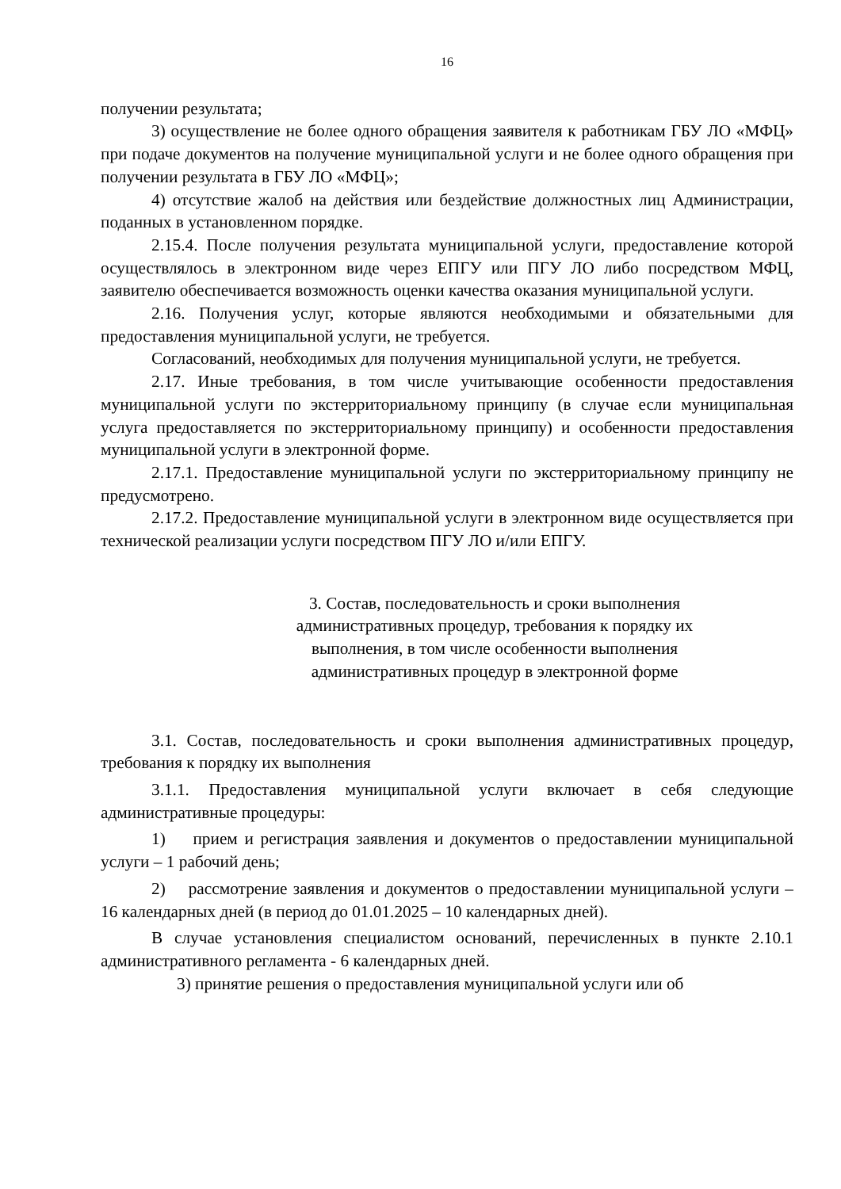16
получении результата;
3) осуществление не более одного обращения заявителя к работникам ГБУ ЛО «МФЦ» при подаче документов на получение муниципальной услуги и не более одного обращения при получении результата в ГБУ ЛО «МФЦ»;
4) отсутствие жалоб на действия или бездействие должностных лиц Администрации, поданных в установленном порядке.
2.15.4. После получения результата муниципальной услуги, предоставление которой осуществлялось в электронном виде через ЕПГУ или ПГУ ЛО либо посредством МФЦ, заявителю обеспечивается возможность оценки качества оказания муниципальной услуги.
2.16. Получения услуг, которые являются необходимыми и обязательными для предоставления муниципальной услуги, не требуется.
Согласований, необходимых для получения муниципальной услуги, не требуется.
2.17. Иные требования, в том числе учитывающие особенности предоставления муниципальной услуги по экстерриториальному принципу (в случае если муниципальная услуга предоставляется по экстерриториальному принципу) и особенности предоставления муниципальной услуги в электронной форме.
2.17.1. Предоставление муниципальной услуги по экстерриториальному принципу не предусмотрено.
2.17.2. Предоставление муниципальной услуги в электронном виде осуществляется при технической реализации услуги посредством ПГУ ЛО и/или ЕПГУ.
3. Состав, последовательность и сроки выполнения
административных процедур, требования к порядку их
выполнения, в том числе особенности выполнения
административных процедур в электронной форме
3.1. Состав, последовательность и сроки выполнения административных процедур, требования к порядку их выполнения
3.1.1. Предоставления муниципальной услуги включает в себя следующие административные процедуры:
1) прием и регистрация заявления и документов о предоставлении муниципальной услуги – 1 рабочий день;
2) рассмотрение заявления и документов о предоставлении муниципальной услуги – 16 календарных дней (в период до 01.01.2025 – 10 календарных дней).
В случае установления специалистом оснований, перечисленных в пункте 2.10.1 административного регламента - 6 календарных дней.
3) принятие решения о предоставления муниципальной услуги или об